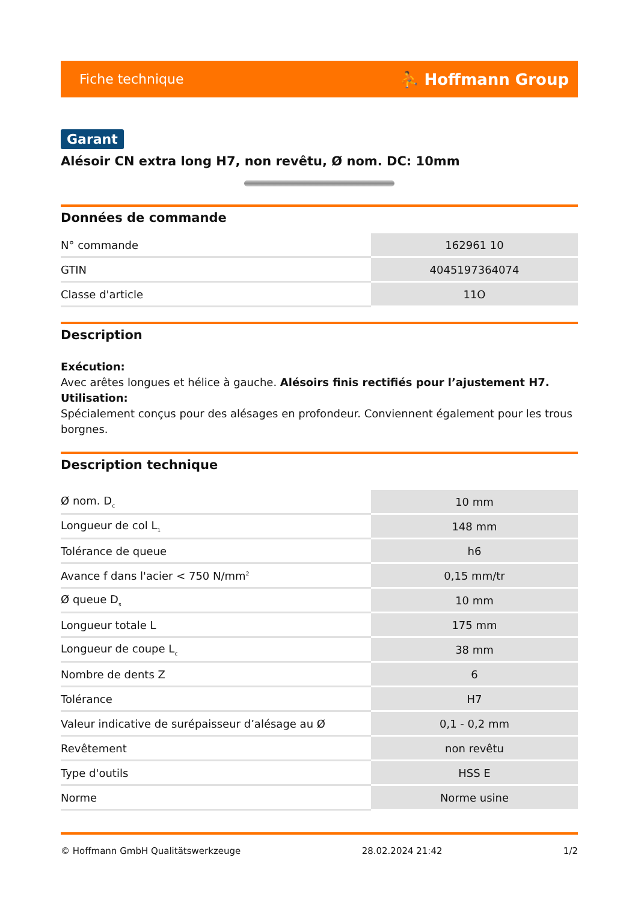Fiche technique ⛹ Hoffmann Group
Garant
Alésoir CN extra long H7, non revêtu, Ø nom. DC: 10mm
Données de commande
| N° commande | 162961 10 |
| GTIN | 4045197364074 |
| Classe d'article | 11O |
Description
Exécution:
Avec arêtes longues et hélice à gauche. Alésoirs finis rectifiés pour l’ajustement H7.
Utilisation:
Spécialement conçus pour des alésages en profondeur. Conviennent également pour les trous borgnes.
Description technique
| Ø nom. D<sub>c</sub> | 10 mm |
| Longueur de col L<sub>1</sub> | 148 mm |
| Tolérance de queue | h6 |
| Avance f dans l'acier < 750 N/mm<sup>2</sup> | 0,15 mm/tr |
| Ø queue D<sub>s</sub> | 10 mm |
| Longueur totale L | 175 mm |
| Longueur de coupe L<sub>c</sub> | 38 mm |
| Nombre de dents Z | 6 |
| Tolérance | H7 |
| Valeur indicative de surépaisseur d’alésage au Ø | 0,1 - 0,2 mm |
| Revêtement | non revêtu |
| Type d'outils | HSS E |
| Norme | Norme usine |
© Hoffmann GmbH Qualitätswerkzeuge 28.02.2024 21:42 1/2